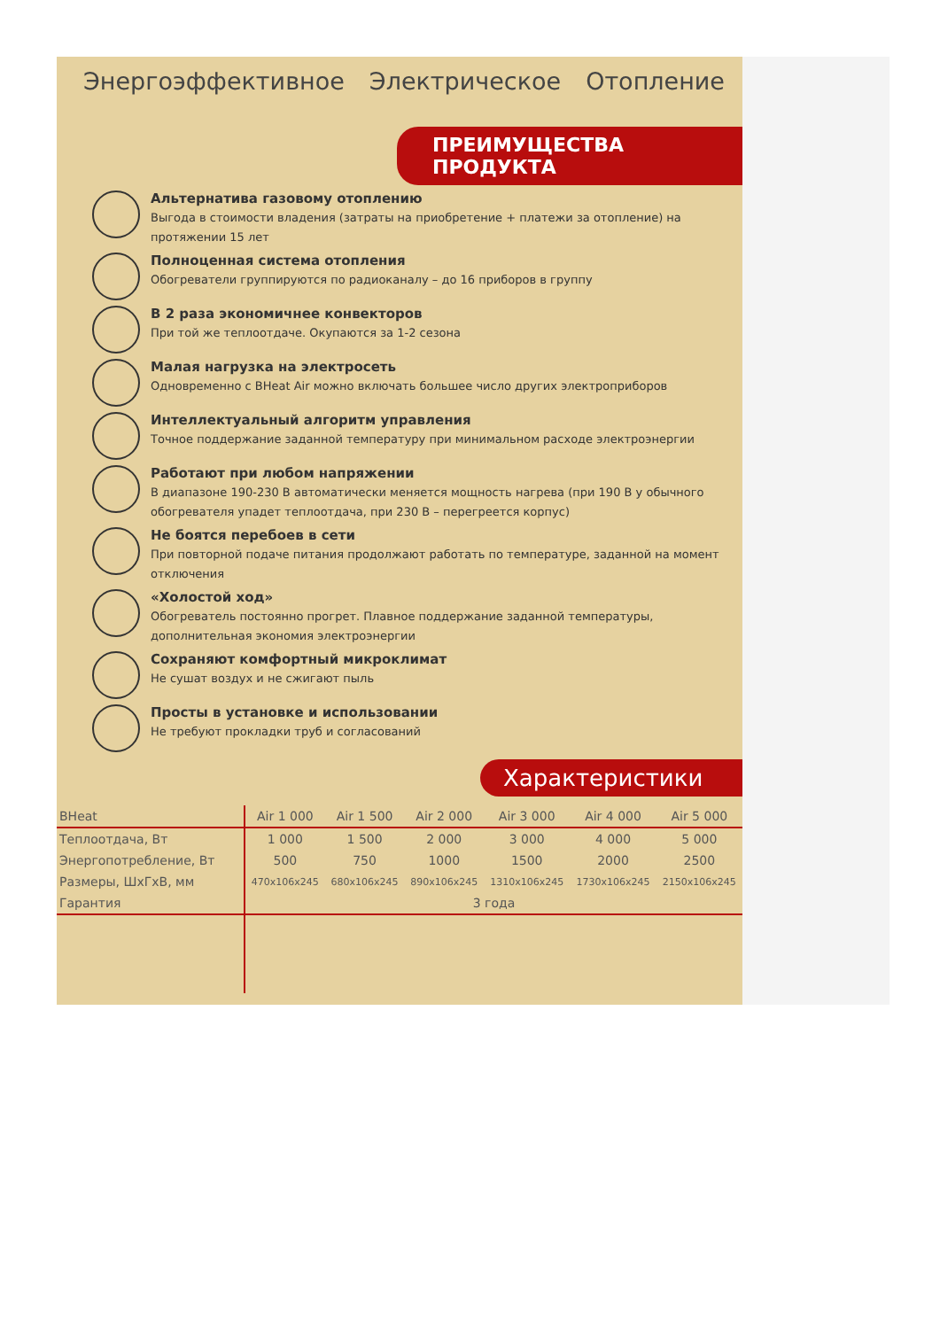Энергоэффективное Электрическое Отопление
ПРЕИМУЩЕСТВА ПРОДУКТА
Альтернатива газовому отоплению
Выгода в стоимости владения (затраты на приобретение + платежи за отопление) на протяжении 15 лет
Полноценная система отопления
Обогреватели группируются по радиоканалу – до 16 приборов в группу
В 2 раза экономичнее конвекторов
При той же теплоотдаче. Окупаются за 1-2 сезона
Малая нагрузка на электросеть
Одновременно с BHeat Air можно включать большее число других электроприборов
Интеллектуальный алгоритм управления
Точное поддержание заданной температуру при минимальном расходе электроэнергии
Работают при любом напряжении
В диапазоне 190-230 В автоматически меняется мощность нагрева (при 190 В у обычного обогревателя упадет теплоотдача, при 230 В – перегреется корпус)
Не боятся перебоев в сети
При повторной подаче питания продолжают работать по температуре, заданной на момент отключения
«Холостой ход»
Обогреватель постоянно прогрет. Плавное поддержание заданной температуры, дополнительная экономия электроэнергии
Сохраняют комфортный микроклимат
Не сушат воздух и не сжигают пыль
Просты в установке и использовании
Не требуют прокладки труб и согласований
Характеристики
| BHeat | Air 1 000 | Air 1 500 | Air 2 000 | Air 3 000 | Air 4 000 | Air 5 000 |
| --- | --- | --- | --- | --- | --- | --- |
| Теплоотдача, Вт | 1 000 | 1 500 | 2 000 | 3 000 | 4 000 | 5 000 |
| Энергопотребление, Вт | 500 | 750 | 1000 | 1500 | 2000 | 2500 |
| Размеры, ШxГxВ, мм | 470x106x245 | 680x106x245 | 890x106x245 | 1310x106x245 | 1730x106x245 | 2150x106x245 |
| Гарантия | 3 года | | | | | |